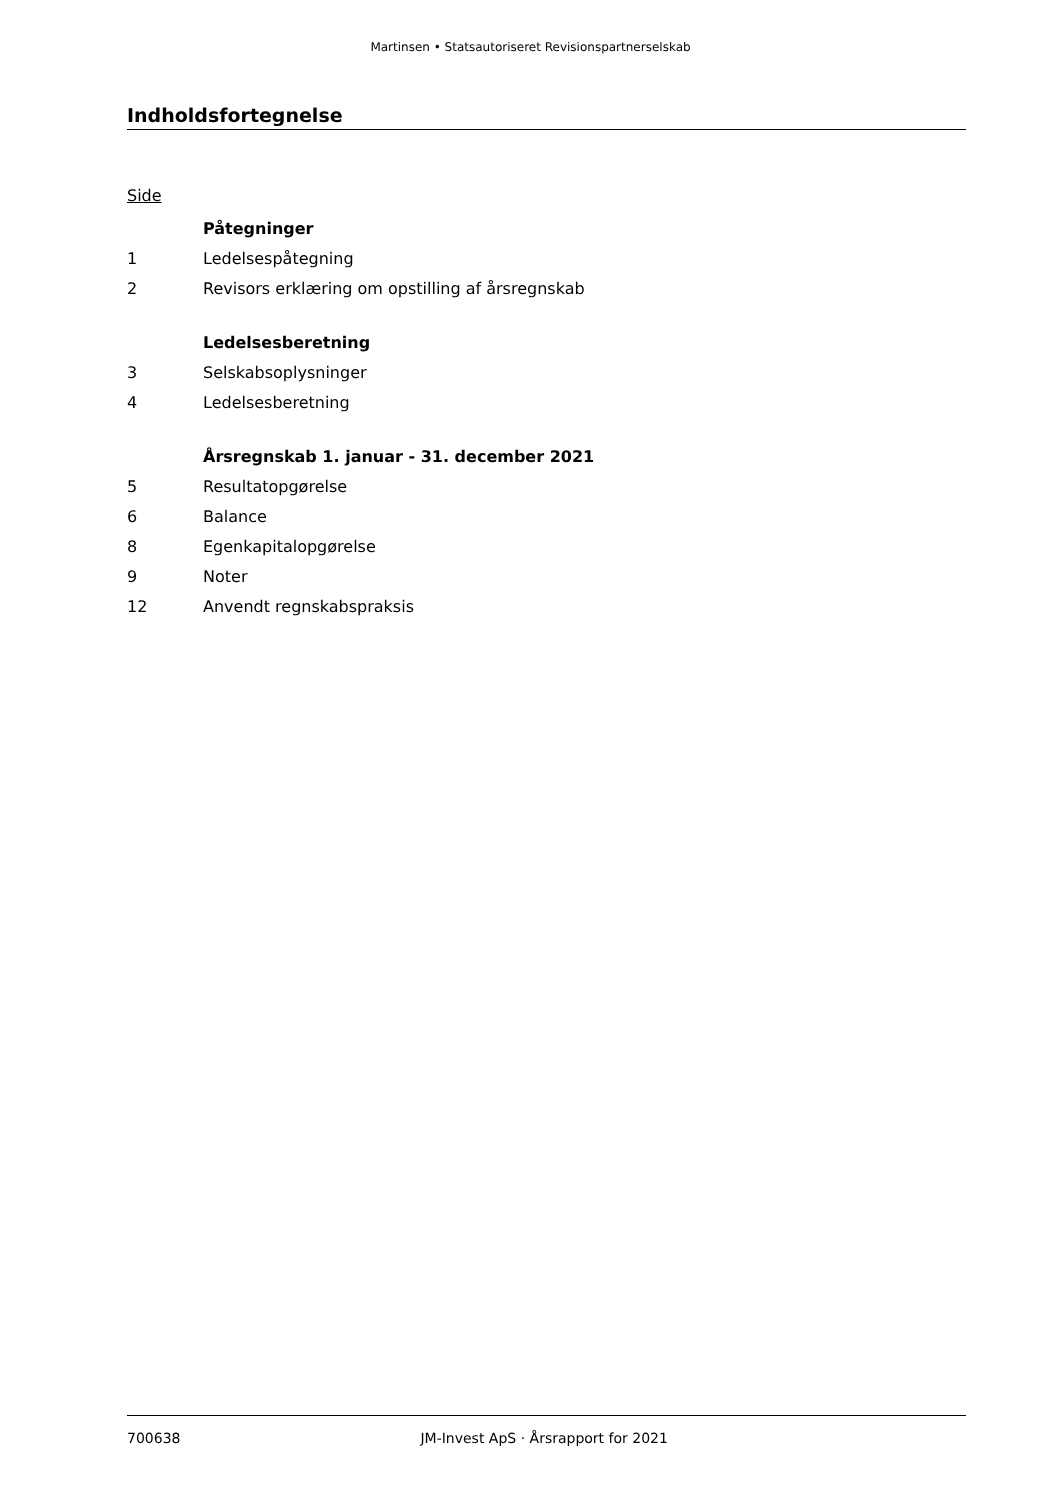Martinsen • Statsautoriseret Revisionspartnerselskab
Indholdsfortegnelse
Side
Påtegninger
1 Ledelsespåtegning
2 Revisors erklæring om opstilling af årsregnskab
Ledelsesberetning
3 Selskabsoplysninger
4 Ledelsesberetning
Årsregnskab 1. januar - 31. december 2021
5 Resultatopgørelse
6 Balance
8 Egenkapitalopgørelse
9 Noter
12 Anvendt regnskabspraksis
700638 JM-Invest ApS · Årsrapport for 2021